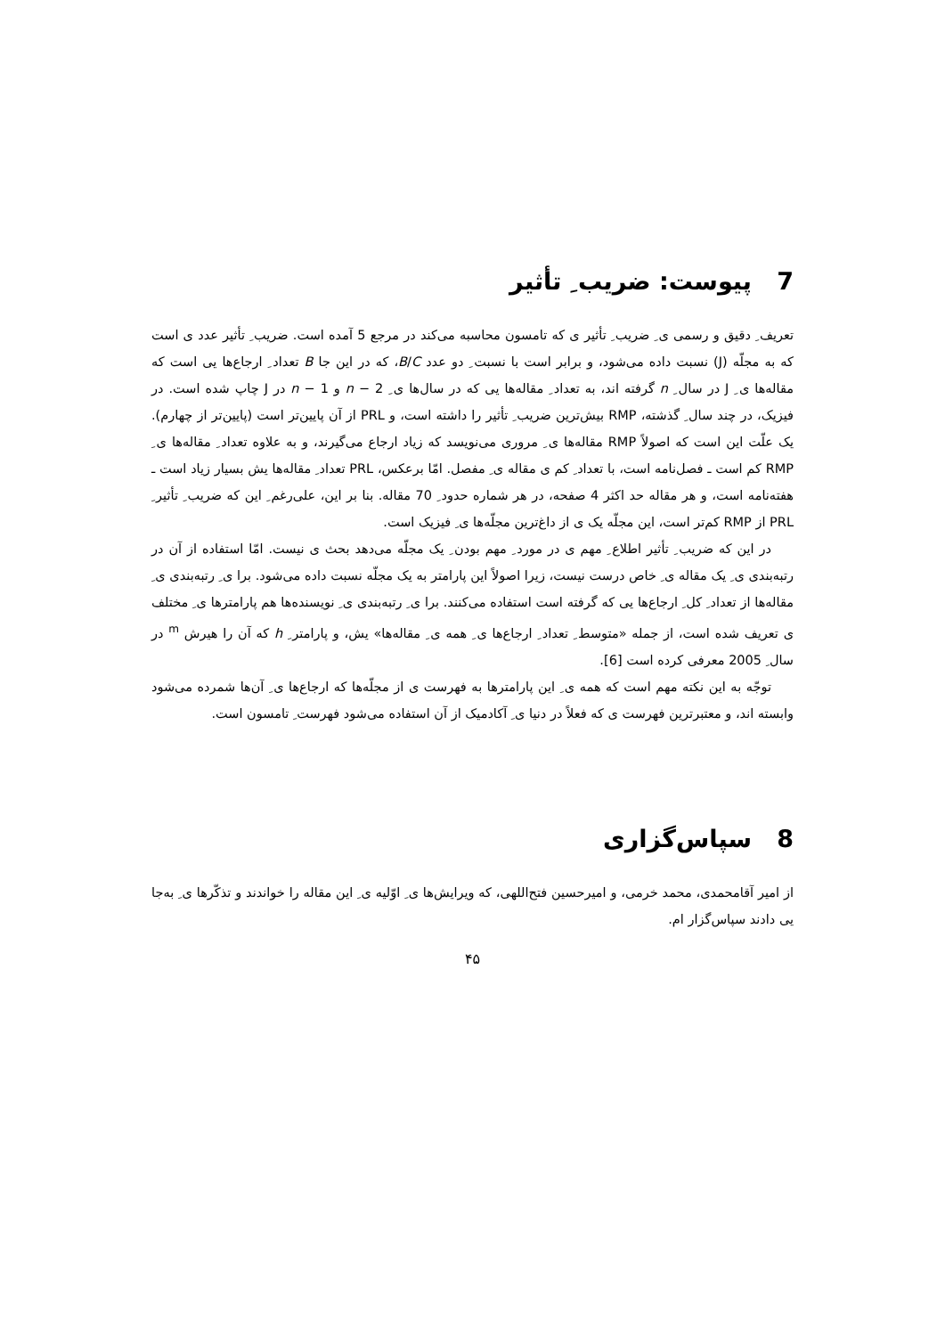7 پیوست: ضریب ِ تأثیر
تعریف ِ دقیق و رسمی ی ِ ضریب ِ تأثیر ی که تامسون محاسبه می‌کند در مرجع 5 آمده است. ضریب ِ تأثیر عدد ی است که به مجلّه (J) نسبت داده می‌شود، و برابر است با نسبت ِ دو عدد B/C، که در این جا B تعداد ِ ارجاع‌ها یی است که مقاله‌ها ی ِ J در سال ِ n گرفته اند، به تعداد ِ مقاله‌ها یی که در سال‌ها ی ِ n − 2 و n − 1 در J چاپ شده است. در فیزیک، در چند سال ِ گذشته، RMP بیش‌ترین ضریب ِ تأثیر را داشته است، و PRL از آن پایین‌تر است (پایین‌تر از چهارم). یک علّت این است که اصولاً RMP مقاله‌ها ی ِ مروری می‌نویسد که زیاد ارجاع می‌گیرند، و به علاوه تعداد ِ مقاله‌ها ی ِ RMP کم است ـ فصل‌نامه است، با تعداد ِ کم ی مقاله ی ِ مفصل. امّا برعکس، PRL تعداد ِ مقاله‌ها یش بسیار زیاد است ـ هفته‌نامه است، و هر مقاله حد اکثر 4 صفحه، در هر شماره حدود ِ 70 مقاله. بنا بر این، علی‌رغم ِ این که ضریب ِ تأثیر ِ PRL از RMP کم‌تر است، این مجلّه یک ی از داغ‌ترین مجلّه‌ها ی ِ فیزیک است.
در این که ضریب ِ تأثیر اطلاع ِ مهم ی در مورد ِ مهم بودن ِ یک مجلّه می‌دهد بحث ی نیست. امّا استفاده از آن در رتبه‌بندی ی ِ یک مقاله ی ِ خاص درست نیست، زیرا اصولاً این پارامتر به یک مجلّه نسبت داده می‌شود. برا ی ِ رتبه‌بندی ی ِ مقاله‌ها از تعداد ِ کل ِ ارجاع‌ها یی که گرفته است استفاده می‌کنند. برا ی ِ رتبه‌بندی ی ِ نویسنده‌ها هم پارامترها ی ِ مختلف ی تعریف شده است، از جمله «متوسط ِ تعداد ِ ارجاع‌ها ی ِ همه ی ِ مقاله‌ها» یش، و پارامتر ِ h که آن را هیرش <sup>m</sup> در سال ِ 2005 معرفی کرده است [6].
توجّه به این نکته مهم است که همه ی ِ این پارامترها به فهرست ی از مجلّه‌ها که ارجاع‌ها ی ِ آن‌ها شمرده می‌شود وابسته اند، و معتبرترین فهرست ی که فعلاً در دنیا ی ِ آکادمیک از آن استفاده می‌شود فهرست ِ تامسون است.
8 سپاس‌گزاری
از امیر آقامحمدی، محمد خرمی، و امیرحسین فتح‌اللهی، که ویرایش‌ها ی ِ اوّلیه ی ِ این مقاله را خواندند و تذکّرها ی ِ به‌جا یی دادند سپاس‌گزار ام.
۴۵